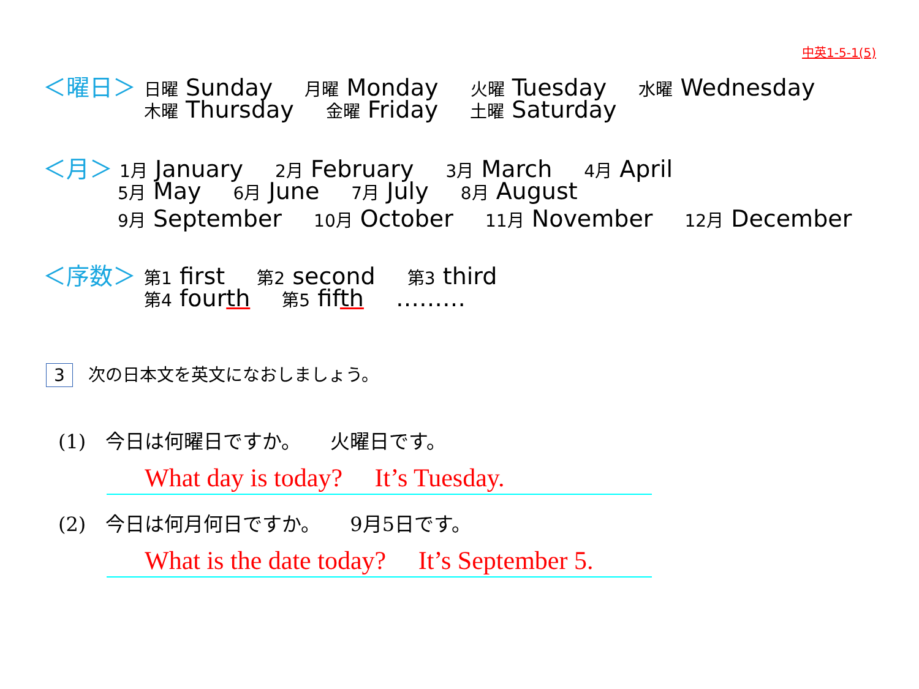中英1-5-1(5)
＜曜日＞ 日曜 Sunday 月曜 Monday 火曜 Tuesday 水曜 Wednesday
木曜 Thursday 金曜 Friday 土曜 Saturday
＜月＞ 1月 January 2月 February 3月 March 4月 April
5月 May 6月 June 7月 July 8月 August
9月 September 10月 October 11月 November 12月 December
＜序数＞ 第1 first 第2 second 第3 third
第4 fourth 第5 fifth ………
3 次の日本文を英文になおしましょう。
(1)　今日は何曜日ですか。　　火曜日です。
What day is today?　 It’s Tuesday.
(2)　今日は何月何日ですか。　　9月5日です。
What is the date today?　 It’s September 5.